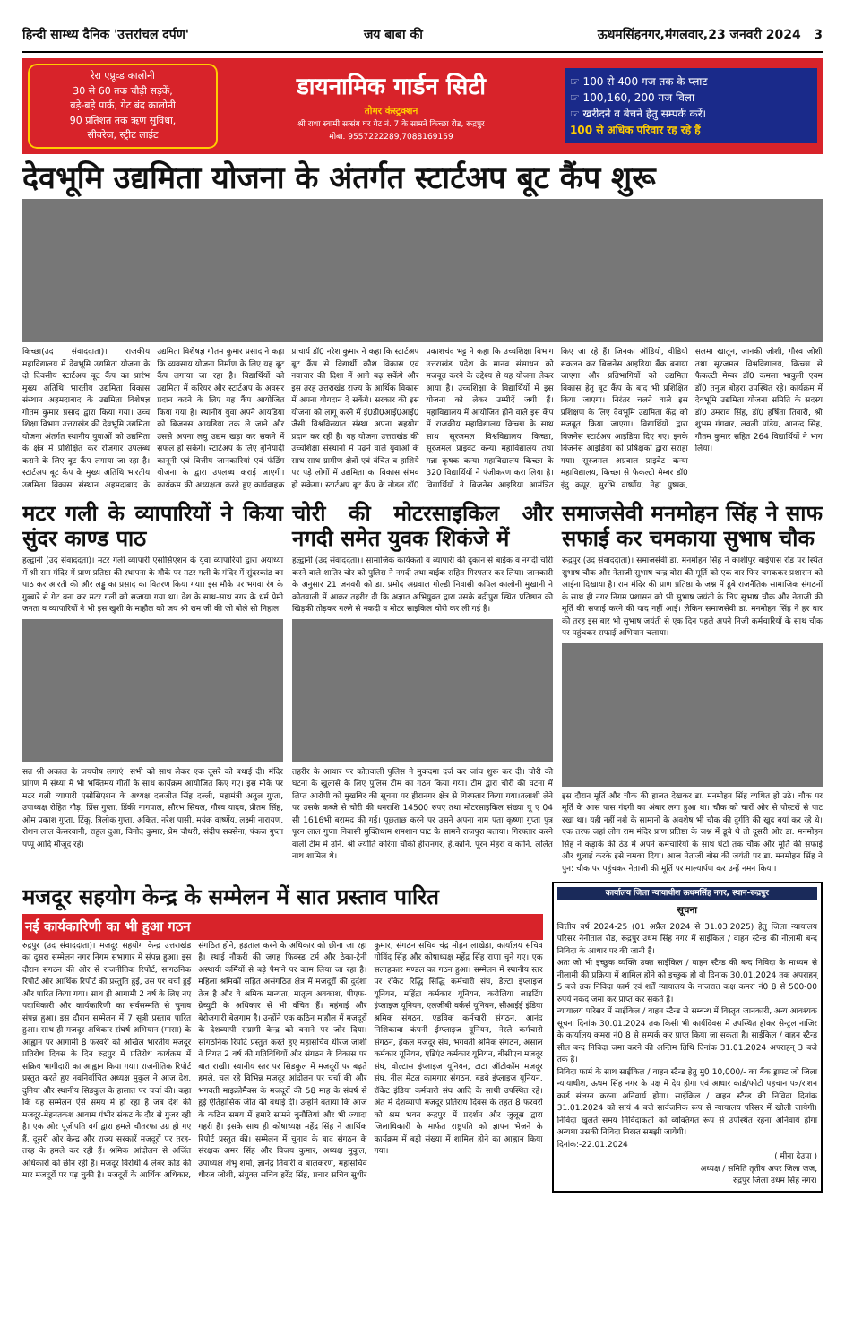हिन्दी साम्ध्य दैनिक 'उत्तरांचल दर्पण' जय बाबा की ऊधमसिंहनगर,मंगलवार,23 जनवरी 2024 3
रेरा एप्रूव्ड कालोनी
30 से 60 तक चौड़ी सड़कें,
बड़े-बड़े पार्क, गेट बंद कालोनी
90 प्रतिशत तक ऋण सुविधा,
सीवरेज, स्ट्रीट लाईट
डायनामिक गार्डन सिटी
तोमर कंस्ट्रक्शन
श्री राधा स्वामी सत्संग घर गेट नं. 7 के सामने किच्छा रोड, रूद्रपुर
मोबा. 9557222289,7088169159
☞ 100 से 400 गज तक के प्लाट
☞ 100,160, 200 गज विला
☞ खरीदने व बेचने हेतु सम्पर्क करें।
100 से अधिक परिवार रह रहे हैं
देवभूमि उद्यमिता योजना के अंतर्गत स्टार्टअप बूट कैंप शुरू
किच्छा(उद संवाददाता)। राजकीय महाविद्यालय में देवभूमि उद्यमिता योजना के दो दिवसीय स्टार्टअप बूट कैंप का प्रारंभ मुख्य अतिथि भारतीय उद्यमिता विकास संस्थान अहमदाबाद के उद्यमिता विशेषज्ञ गौतम कुमार प्रसाद द्वारा किया गया। उच्च शिक्षा विभाग उत्तराखंड की देवभूमि उद्यमिता योजना अंतर्गत स्थानीय युवाओं को उद्यमिता के क्षेत्र में प्रशिक्षित कर रोजगार उपलब्ध कराने के लिए बूट कैंप लगाया जा रहा है। स्टार्टअप बूट कैंप के मुख्य अतिथि भारतीय उद्यमिता विकास संस्थान अहमदाबाद के उद्यमिता विशेषज्ञ गौतम कुमार प्रसाद ने कहा कि व्यवसाय योजना निर्माण के लिए यह बूट कैंप लगाया जा रहा है। विद्यार्थियों को उद्यमिता में करियर और स्टार्टअप के अवसर प्रदान करने के लिए यह कैंप आयोजित किया गया है। स्थानीय युवा अपने आयडिया को बिजनस आयडिया तक ले जाने और उससे अपना लघु उद्यम खड़ा कर सकने में सफल हो सकेंगे। स्टार्टअप के लिए बुनियादी कानूनी एवं वित्तीय जानकारियां एवं फंडिंग योजना के द्वारा उपलब्ध कराई जाएगी। कार्यक्रम की अध्यक्षता करते हुए कार्यवाहक प्राचार्य डॉ0 नरेश कुमार ने कहा कि स्टार्टअप बूट कैंप से विद्यार्थी कौश विकास एवं नवाचार की दिशा में आगे बढ़ सकेंगे और इस तरह उत्तराखंड राज्य के आर्थिक विकास में अपना योगदान दे सकेंगे। सरकार की इस योजना को लागू करने में ई0डी0आई0आई0 जैसी विश्वविख्यात संस्था अपना सहयोग प्रदान कर रही है। यह योजना उत्तराखंड की उच्चशिक्षा संस्थानों में पढ़ने वाले युवाओं के साथ साथ ग्रामीण क्षेत्रों एवं वंचित व हाशिये पर पड़े लोगों में उद्यमिता का विकास संभव हो सकेगा। स्टार्टअप बूट कैंप के नोडल डॉ0 प्रकाशचंद भट्ट ने कहा कि उच्चशिक्षा विभाग उत्तराखंड प्रदेश के मानव संसाधन को मजबूत करने के उद्देश्य से यह योजना लेकर आया है। उच्चशिक्षा के विद्यार्थियों में इस योजना को लेकर उम्मीदें जगी हैं। महाविद्यालय में आयोजित होने वाले इस कैंप में राजकीय महाविद्यालय किच्छा के साथ साथ सूरजमल विश्वविद्यालय किच्छा, सूरजमल प्राइवेट कन्या महाविद्यालय तथा गन्ना कृषक कन्या महाविद्यालय किच्छा के 320 विद्यार्थियों ने पंजीकरण करा लिया है। विद्यार्थियों ने बिजनेस आइडिया आमंत्रित किए जा रहे हैं। जिनका ऑडियो, वीडियो संकलन कर बिजनेस आइडिया बैंक बनाया जाएगा और प्रतिभागियों को उद्यमिता विकास हेतु बूट कैंप के बाद भी प्रशिक्षित किया जाएगा। निरंतर चलने वाले इस प्रशिक्षण के लिए देवभूमि उद्यमिता केंद्र को मजबूत किया जाएगा। विद्यार्थियों द्वारा बिजनेस स्टार्टअप आइडिया दिए गए। इनके बिजनेस आइडिया को प्रषिक्षकों द्वारा सराहा गया। सूरजमल अग्रवाल प्राइवेट कन्या महाविद्यालय, किच्छा से फैकल्टी मेम्बर डॉ0 इंदु कपूर, सुरभि वार्ष्णेय, नेहा पुष्पक, सलमा खातून, जानकी जोशी, गौरव जोशी तथा सूरजमल विश्वविद्यालय, किच्छा से फैकल्टी मेम्बर डॉ0 कमला भाकुनी एवम डॉ0 तनुज बोहरा उपस्थित रहे। कार्यक्रम में देवभूमि उद्यमिता योजना समिति के सदस्य डॉ0 उमराव सिंह, डॉ0 हर्षिता तिवारी, श्री शुभम गंगवार, लवली पांडेय, आनन्द सिंह, गौतम कुमार सहित 264 विद्यार्थियों ने भाग लिया।
मटर गली के व्यापारियों ने किया सुंदर काण्ड पाठ
हल्द्वानी (उद संवाददता)। मटर गली व्यापारी एसोसिएशन के युवा व्यापारियों द्वारा अयोध्या में श्री राम मंदिर में प्राण प्रतिष्ठा की स्थापना के मौके पर मटर गली के मंदिर में सुंदरकांड का पाठ कर आरती की और लड्डू का प्रसाद का वितरण किया गया। इस मौके पर भगवा रंग के गुब्बारे से गेट बना कर मटर गली को सजाया गया था। देश के साथ-साथ नगर के धर्म प्रेमी जनता व व्यापारियों ने भी इस खुशी के माहौल को जय श्री राम जी की जो बोले सो निहाल
सत श्री अकाल के जयघोष लगाएं। सभी को साथ लेकर एक दूसरे को बधाई दी। मंदिर प्रांगण में संध्या में भी भक्तिमय गीतों के साथ कार्यक्रम आयोजित किए गए। इस मौके पर मटर गली व्यापारी एसोसिएशन के अध्यक्ष दलजीत सिंह दल्ली, महामंत्री अतुल गुप्ता, उपाध्यक्ष रोहित गौड़, प्रिंस गुप्ता, डिंकी नागपाल, सौरभ सिंघल, गौरव यादव, प्रीतम सिंह, ओम प्रकाश गुप्ता, टिंकू, त्रिलोक गुप्ता, अंकित, नरेश पासी, मयंक वार्ष्णेय, लक्ष्मी नारायण, रोशन लाल केसरवानी, राहुल दुआ, विनोद कुमार, प्रेम चौधरी, संदीप सक्सेना, पंकज गुप्ता पप्पू आदि मौजूद रहे।
चोरी की मोटरसाइकिल और नगदी समेत युवक शिकंजे में
हल्द्वानी (उद संवाददता)। सामाजिक कार्यकर्ता व व्यापारी की दुकान से बाईक व नगदी चोरी करने वाले शातिर चोर को पुलिस ने नगदी तथा बाईक सहित गिरफ्तार कर लिया। जानकारी के अनुसार 21 जनवरी को डा. प्रमोद अग्रवाल गोल्डी निवासी कपिल कालोनी मुखानी ने कोतवाली में आकर तहरीर दी कि अज्ञात अभियुक्त द्वारा उसके बद्रीपुरा स्थित प्रतिष्ठान की खिड़की तोड़कर गल्ले से नकदी व मोटर साइकिल चोरी कर ली गई है।
तहरीर के आधार पर कोतवाली पुलिस ने मुकदमा दर्ज कर जांच शुरू कर दी। चोरी की घटना के खुलासे के लिए पुलिस टीम का गठन किया गया। टीम द्वारा चोरी की घटना में लिप्त आरोपी को मुखबिर की सूचना पर हीरानगर क्षेत्र से गिरफ्तार किया गया।तलाशी लेने पर उसके कब्जे से चोरी की धनराशि 14500 रुपए तथा मोटरसाइकिल संख्या यू ए 04 सी 1616भी बरामद की गई। पूछताछ करने पर उसने अपना नाम पता कृष्णा गुप्ता पुत्र पूरन लाल गुप्ता निवासी मुक्तिधाम शमशान घाट के सामने राजपुरा बताया। गिरफ्तार करने वाली टीम में उनि. श्री ज्योति कोरंगा चौकी हीरानगर, हे.कानि. पूरन मेहरा व कानि. ललित नाथ शामिल थे।
समाजसेवी मनमोहन सिंह ने साफ सफाई कर चमकाया सुभाष चौक
रूद्रपुर (उद संवाददाता)। समाजसेवी डा. मनमोहन सिंह ने काशीपुर बाईपास रोड पर स्थित सुभाष चौक और नेताजी सुभाष चन्द्र बोस की मूर्ति को एक बार फिर चमककर प्रशासन को आईना दिखाया है। राम मंदिर की प्राण प्रतिष्ठा के जश्न में डूबे राजनैतिक सामाजिक संगठनों के साथ ही नगर निगम प्रशासन को भी सुभाष जयंती के लिए सुभाष चौक और नेताजी की मूर्ति की सफाई करने की याद नहीं आई। लेकिन समाजसेवी डा. मनमोहन सिंह ने हर बार की तरह इस बार भी सुभाष जयंती से एक दिन पहले अपने निजी कर्मचारियों के साथ चौक पर पहुंचकर सफाई अभियान चलाया।
इस दौरान मूर्ति और चौक की हालत देखकर डा. मनमोहन सिंह व्यथित हो उठे। चौक पर मूर्ति के आस पास गंदगी का अंबार लगा हुआ था। चौक को चारों ओर से पोस्टरों से पाट रखा था। यही नहीं नशे के सामानों के अवशेष भी चौक की दुर्गति की खुद बयां कर रहे थे। एक तरफ जहां लोग राम मंदिर प्राण प्रतिष्ठा के जश्न में डूबे थे तो दूसरी ओर डा. मनमोहन सिंह ने कड़ाके की ठंड में अपने कर्मचारियों के साथ घंटों तक चौक और मूर्ति की सफाई और धुलाई करके इसे चमका दिया। आज नेताजी बोस की जयंती पर डा. मनमोहन सिंह ने पुन: चौक पर पहुंचकर नेताजी की मूर्ति पर माल्यार्पण कर उन्हें नमन किया।
मजदूर सहयोग केन्द्र के सम्मेलन में सात प्रस्ताव पारित
नई कार्यकारिणी का भी हुआ गठन
रुद्रपुर (उद संवाददाता)। मजदूर सहयोग केन्द्र उत्तराखंड का दूसरा सम्मेलन नगर निगम सभागार में संपन्न हुआ। इस दौरान संगठन की ओर से राजनीतिक रिपोर्ट, सांगठनिक रिपोर्ट और आर्थिक रिपोर्ट की प्रस्तुति हुई, उस पर चर्चा हुई और पारित किया गया। साथ ही आगामी 2 वर्ष के लिए नए पदाधिकारी और कार्यकारिणी का सर्वसम्मति से चुनाव संपन्न हुआ। इस दौरान सम्मेलन में 7 सूत्री प्रस्ताव पारित हुआ। साथ ही मजदूर अधिकार संघर्ष अभियान (मासा) के आह्वान पर आगामी 8 फरवरी को अखिल भारतीय मजदूर प्रतिरोध दिवस के दिन रुद्रपुर में प्रतिरोध कार्यक्रम में सक्रिय भागीदारी का आह्वान किया गया। राजनीतिक रिपोर्ट प्रस्तुत करते हुए नवनिर्वाचित अध्यक्ष मुकुल ने आज देश, दुनिया और स्थानीय सिडकुल के हालात पर चर्चा की। कहा कि यह सम्मेलन ऐसे समय में हो रहा है जब देश की मजदूर-मेहनतकश आवाम गंभीर संकट के दौर से गुजर रही है। एक ओर पूंजीपति वर्ग द्वारा हमले चौतरफा उग्र हो गए हैं, दूसरी ओर केन्द्र और राज्य सरकारें मजदूरों पर तरह-तरह के हमले कर रही हैं। श्रमिक आंदोलन से अर्जित अधिकारों को छीन रही है। मजदूर विरोधी 4 लेबर कोड की मार मजदूरों पर पड़ चुकी है। मजदूरों के आर्थिक अधिकार, संगठित होने, हड़ताल करने के अधिकार को छीना जा रहा है। स्थाई नौकरी की जगह फिक्स्ड टर्म और ठेका-ट्रेनी अस्थायी कर्मियों से बड़े पैमाने पर काम लिया जा रहा है। महिला श्रमिकों सहित असंगठित क्षेत्र में मजदूरों की दुर्दशा तेज है और वे श्रमिक मान्यता, मातृत्व अवकाश, पीएफ- ग्रेच्युटी के अधिकार से भी वंचित हैं। महंगाई और बेरोजगारी बेलगाम है। उन्होंने एक कठिन माहौल में मजदूरों के देशव्यापी संग्रामी केन्द्र को बनाने पर जोर दिया। सांगठनिक रिपोर्ट प्रस्तुत करते हुए महासचिव धीरज जोशी ने विगत 2 वर्ष की गतिविधियों और संगठन के विकास पर बात राखी। स्थानीय स्तर पर सिडकुल में मजदूरों पर बढ़ते हमले, चल रहे विभिन्न मजदूर आंदोलन पर चर्चा की और भगवती माइक्रोमैक्स के मजदूरों की 58 माह के संघर्ष से हुई ऐतिहासिक जीत की बधाई दी। उन्होंने बताया कि आज के कठिन समय में हमारे सामने चुनौतियां और भी ज्यादा गहरी हैं। इसके साथ ही कोषाध्यक्ष महेंद्र सिंह ने आर्थिक रिपोर्ट प्रस्तुत की। सम्मेलन में चुनाव के बाद संगठन के संरक्षक अमर सिंह और विजय कुमार, अध्यक्ष मुकुल, उपाध्यक्ष शंभु शर्मा, ज्ञानेंद्र तिवारी व बालकरण, महासचिव धीरज जोशी, संयुक्त सचिव हरेंद्र सिंह, प्रचार सचिव सुधीर कुमार, संगठन सचिव चंद्र मोहन लाखेड़ा, कार्यालय सचिव गोविंद सिंह और कोषाध्यक्ष महेंद्र सिंह राणा चुने गए। एक सलाहकार मण्डल का गठन हुआ। सम्मेलन में स्थानीय स्तर पर रॉकेट रिद्धि सिद्धि कर्मचारी संघ, डेल्टा इंप्लाइज यूनियन, महिंद्रा कर्मकार यूनियन, करोलिया लाइटिंग इंप्लाइज यूनियन, एलजीबी वर्कर्स यूनियन, सीआईई इंडिया श्रमिक संगठन, एडविक कर्मचारी संगठन, आनंद निशिकावा कंपनी ईम्प्लाइज यूनियन, नेस्ले कर्मचारी संगठन, हेंकल मजदूर संघ, भगवती श्रमिक संगठन, असाल कर्मकार यूनियन, एडिएंट कर्मकार यूनियन, बीसीएच मजदूर संघ, वोल्टास इंप्लाइज यूनियन, टाटा ऑटोकॉम मजदूर संघ, नील मेटल कामगार संगठन, बडवे इंप्लाइज यूनियन, रॉकेट इंडिया कर्मचारी संघ आदि के साथी उपस्थित रहे। अंत में देशव्यापी मजदूर प्रतिरोध दिवस के तहत 8 फरवरी को श्रम भवन रूद्रपुर में प्रदर्शन और जुलूस द्वारा जिलाधिकारी के मार्फत राष्ट्रपति को ज्ञापन भेजने के कार्यक्रम में बड़ी संख्या में शामिल होने का आह्वान किया गया।
कार्यालय जिला न्यायाधीश ऊधमसिंह नगर, स्थान-रूद्रपुर
सूचना
वित्तीय वर्ष 2024-25 (01 अप्रैल 2024 से 31.03.2025) हेतु जिला न्यायालय परिसर नैनीताल रोड, रूद्रपुर उधम सिंह नगर में साईकिल / वाहन स्टैन्ड की नीलामी बन्द निविदा के आधार पर की जानी है।
अतः जो भी इच्छुक व्यक्ति उक्त साईकिल / वाहन स्टैन्ड की बन्द निविदा के माध्यम से नीलामी की प्रक्रिया में शामिल होने को इच्छुक हो वो दिनांक 30.01.2024 तक अपराहन् 5 बजे तक निविदा फार्म एवं शर्तें न्यायालय के नाजरात कक्ष कमरा नं0 8 से 500-00 रुपये नकद जमा कर प्राप्त कर सकते हैं।
न्यायालय परिसर में साईकिल / वाहन स्टैन्ड से सम्बन्ध में विस्तृत जानकारी, अन्य आवश्यक सूचना दिनांक 30.01.2024 तक किसी भी कार्यदिवस में उपस्थित होकर सेन्ट्रल नाजिर के कार्यालय कमरा नं0 8 से सम्पर्क कर प्राप्त किया जा सकता है। साईकिल / वाहन स्टैन्ड सील बन्द निविदा जमा करने की अन्तिम तिथि दिनांक 31.01.2024 अपराहन् 3 बजे तक है।
निविदा फार्म के साथ साईकिल / वाहन स्टैन्ड हेतु मु0 10,000/- का बैंक ड्राफ्ट जो जिला न्यायाधीश, ऊधम सिंह नगर के पक्ष में देय होगा एवं आधार कार्ड/फोटो पहचान पत्र/राशन कार्ड संलग्न करना अनिवार्य होगा। साईकिल / वाहन स्टैन्ड की निविदा दिनांक 31.01.2024 को सायं 4 बजे सार्वजनिक रूप से न्यायालय परिसर में खोली जायेगी। निविदा खुलते समय निविदाकर्ता को व्यक्तिगत रूप से उपस्थित रहना अनिवार्य होगा अन्यथा उसकी निविदा निरस्त समझी जायेगी।
दिनांक:-22.01.2024
( मीना देउपा )
अध्यक्ष / समिति तृतीय अपर जिला जज,
रुद्रपुर जिला उधम सिंह नगर।